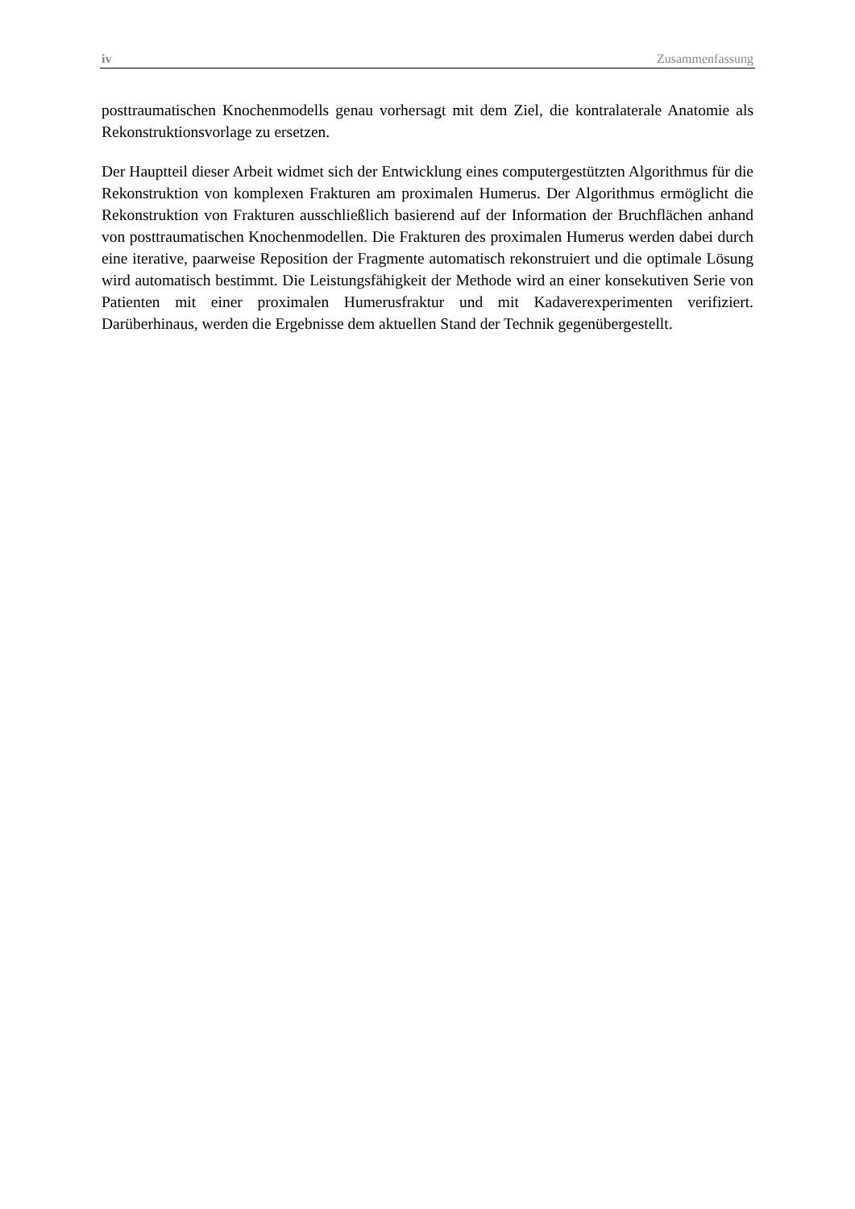iv Zusammenfassung
posttraumatischen Knochenmodells genau vorhersagt mit dem Ziel, die kontralaterale Anatomie als Rekonstruktionsvorlage zu ersetzen.
Der Hauptteil dieser Arbeit widmet sich der Entwicklung eines computergestützten Algorithmus für die Rekonstruktion von komplexen Frakturen am proximalen Humerus. Der Algorithmus ermöglicht die Rekonstruktion von Frakturen ausschließlich basierend auf der Information der Bruchflächen anhand von posttraumatischen Knochenmodellen. Die Frakturen des proximalen Humerus werden dabei durch eine iterative, paarweise Reposition der Fragmente automatisch rekonstruiert und die optimale Lösung wird automatisch bestimmt. Die Leistungsfähigkeit der Methode wird an einer konsekutiven Serie von Patienten mit einer proximalen Humerusfraktur und mit Kadaverexperimenten verifiziert. Darüberhinaus, werden die Ergebnisse dem aktuellen Stand der Technik gegenübergestellt.